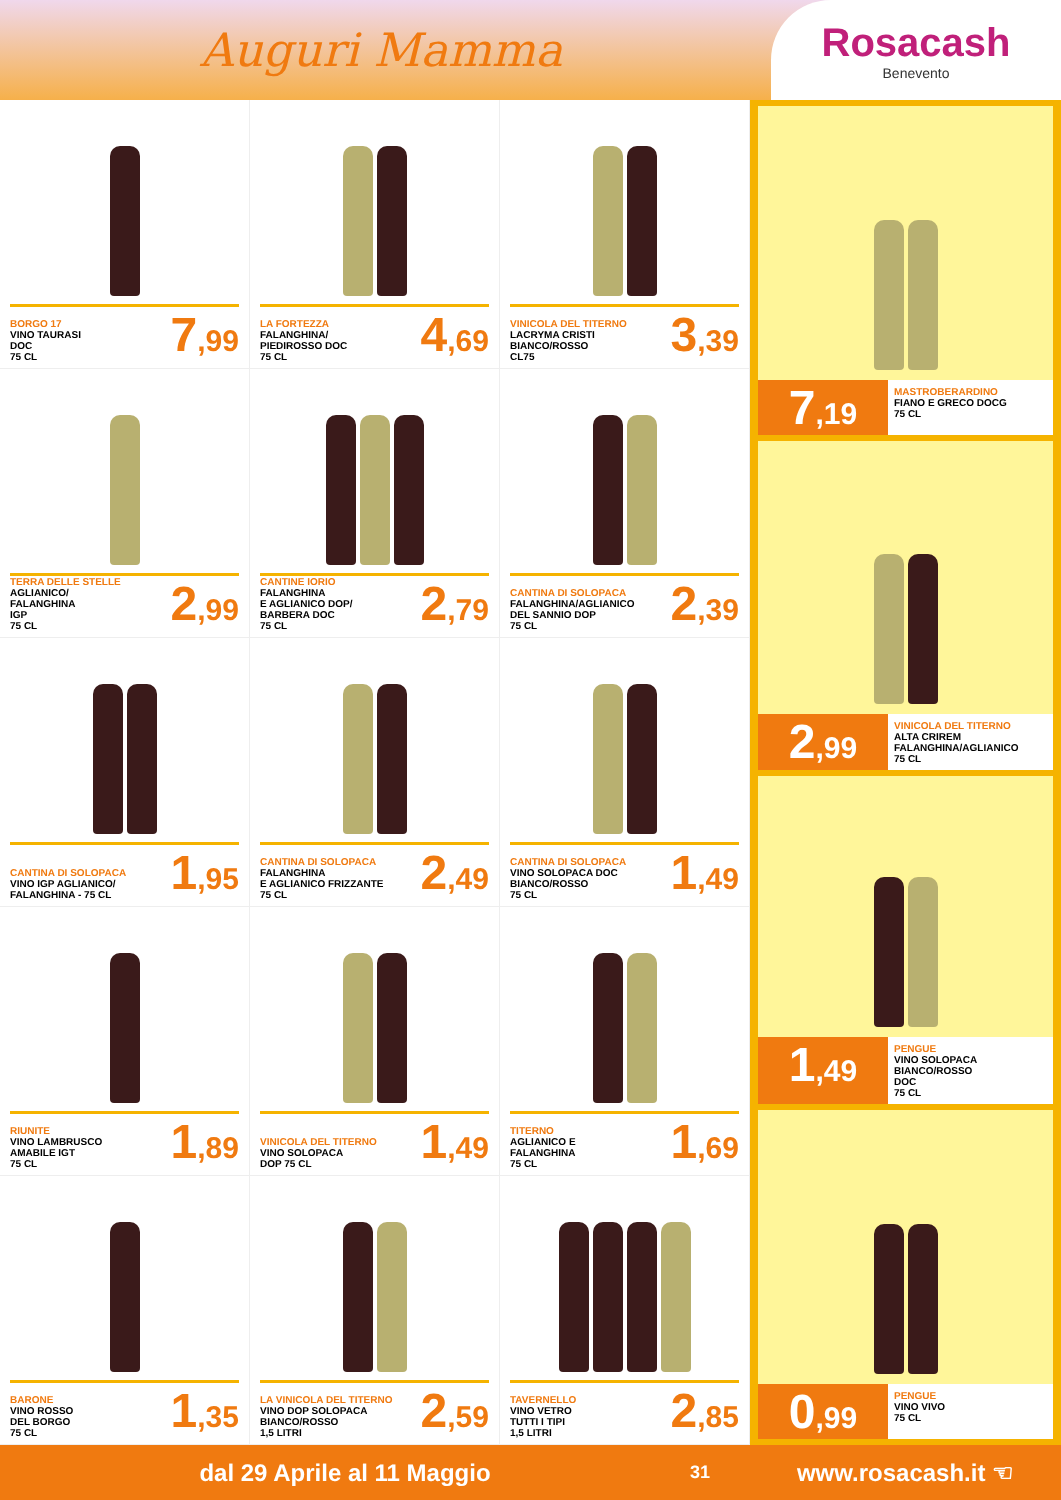Auguri Mamma
Rosacash
Benevento
BORGO 17
VINO TAURASI
DOC
75 CL
7,99
LA FORTEZZA
FALANGHINA/
PIEDIROSSO DOC
75 CL
4,69
VINICOLA DEL TITERNO
LACRYMA CRISTI
BIANCO/ROSSO
CL75
3,39
TERRA DELLE STELLE
AGLIANICO/
FALANGHINA
IGP
75 CL
2,99
CANTINE IORIO
FALANGHINA
E AGLIANICO DOP/
BARBERA DOC
75 CL
2,79
CANTINA DI SOLOPACA
FALANGHINA/AGLIANICO
DEL SANNIO DOP
75 CL
2,39
CANTINA DI SOLOPACA
VINO IGP AGLIANICO/
FALANGHINA - 75 CL
1,95
CANTINA DI SOLOPACA
FALANGHINA
E AGLIANICO FRIZZANTE
75 CL
2,49
CANTINA DI SOLOPACA
VINO SOLOPACA DOC
BIANCO/ROSSO
75 CL
1,49
RIUNITE
VINO LAMBRUSCO
AMABILE IGT
75 CL
1,89
VINICOLA DEL TITERNO
VINO SOLOPACA
DOP 75 CL
1,49
TITERNO
AGLIANICO E
FALANGHINA
75 CL
1,69
BARONE
VINO ROSSO
DEL BORGO
75 CL
1,35
LA VINICOLA DEL TITERNO
VINO DOP SOLOPACA
BIANCO/ROSSO
1,5 LITRI
2,59
TAVERNELLO
VINO VETRO
TUTTI I TIPI
1,5 LITRI
2,85
7,19
MASTROBERARDINO
FIANO E GRECO DOCG
75 CL
2,99
VINICOLA DEL TITERNO
ALTA CRIREM
FALANGHINA/AGLIANICO
75 CL
1,49
PENGUE
VINO SOLOPACA
BIANCO/ROSSO
DOC
75 CL
0,99
PENGUE
VINO VIVO
75 CL
dal 29 Aprile al 11 Maggio
31
www.rosacash.it ☜